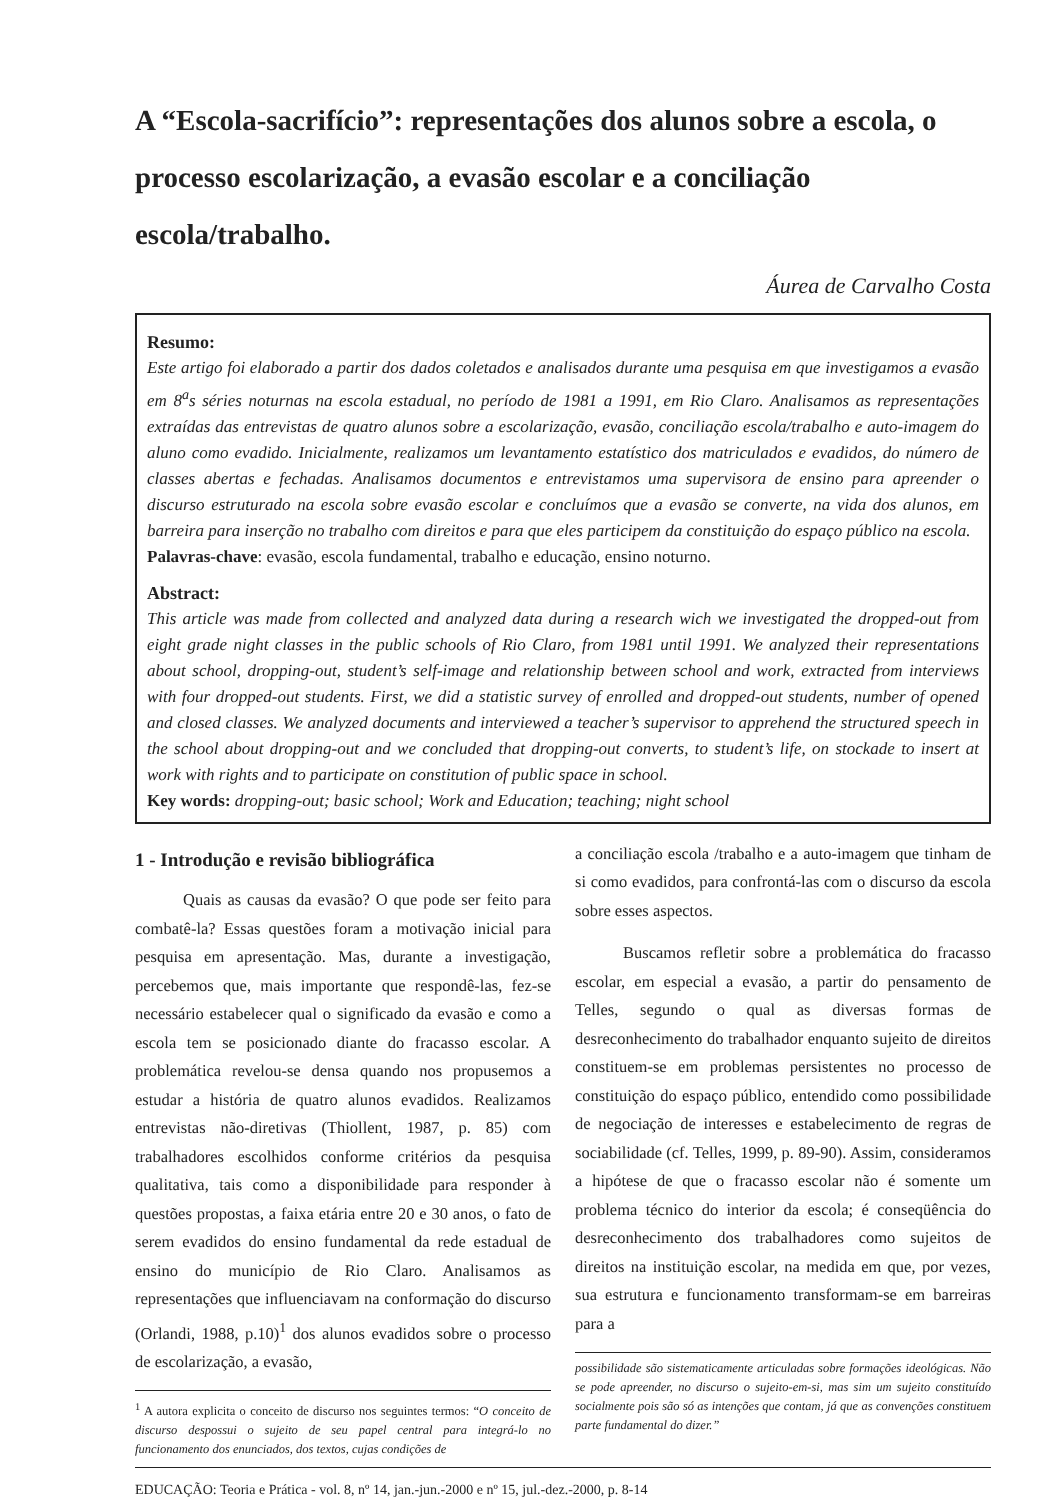A “Escola-sacrifício”: representações dos alunos sobre a escola, o processo escolarização, a evasão escolar e a conciliação escola/trabalho.
Áurea de Carvalho Costa
Resumo:
Este artigo foi elaborado a partir dos dados coletados e analisados durante uma pesquisa em que investigamos a evasão em 8<sup>a</sup>s séries noturnas na escola estadual, no período de 1981 a 1991, em Rio Claro. Analisamos as representações extraídas das entrevistas de quatro alunos sobre a escolarização, evasão, conciliação escola/trabalho e auto-imagem do aluno como evadido. Inicialmente, realizamos um levantamento estatístico dos matriculados e evadidos, do número de classes abertas e fechadas. Analisamos documentos e entrevistamos uma supervisora de ensino para apreender o discurso estruturado na escola sobre evasão escolar e concluímos que a evasão se converte, na vida dos alunos, em barreira para inserção no trabalho com direitos e para que eles participem da constituição do espaço público na escola.
Palavras-chave: evasão, escola fundamental, trabalho e educação, ensino noturno.
Abstract:
This article was made from collected and analyzed data during a research wich we investigated the dropped-out from eight grade night classes in the public schools of Rio Claro, from 1981 until 1991. We analyzed their representations about school, dropping-out, student’s self-image and relationship between school and work, extracted from interviews with four dropped-out students. First, we did a statistic survey of enrolled and dropped-out students, number of opened and closed classes. We analyzed documents and interviewed a teacher’s supervisor to apprehend the structured speech in the school about dropping-out and we concluded that dropping-out converts, to student’s life, on stockade to insert at work with rights and to participate on constitution of public space in school.
Key words: dropping-out; basic school; Work and Education; teaching; night school
1 - Introdução e revisão bibliográfica
Quais as causas da evasão? O que pode ser feito para combatê-la? Essas questões foram a motivação inicial para pesquisa em apresentação. Mas, durante a investigação, percebemos que, mais importante que respondê-las, fez-se necessário estabelecer qual o significado da evasão e como a escola tem se posicionado diante do fracasso escolar. A problemática revelou-se densa quando nos propusemos a estudar a história de quatro alunos evadidos. Realizamos entrevistas não-diretivas (Thiollent, 1987, p. 85) com trabalhadores escolhidos conforme critérios da pesquisa qualitativa, tais como a disponibilidade para responder à questões propostas, a faixa etária entre 20 e 30 anos, o fato de serem evadidos do ensino fundamental da rede estadual de ensino do município de Rio Claro. Analisamos as representações que influenciavam na conformação do discurso (Orlandi, 1988, p.10)<sup>1</sup> dos alunos evadidos sobre o processo de escolarização, a evasão,
<sup>1</sup> A autora explicita o conceito de discurso nos seguintes termos: “O conceito de discurso despossui o sujeito de seu papel central para integrá-lo no funcionamento dos enunciados, dos textos, cujas condições de
a conciliação escola /trabalho e a auto-imagem que tinham de si como evadidos, para confrontá-las com o discurso da escola sobre esses aspectos.
Buscamos refletir sobre a problemática do fracasso escolar, em especial a evasão, a partir do pensamento de Telles, segundo o qual as diversas formas de desreconhecimento do trabalhador enquanto sujeito de direitos constituem-se em problemas persistentes no processo de constituição do espaço público, entendido como possibilidade de negociação de interesses e estabelecimento de regras de sociabilidade (cf. Telles, 1999, p. 89-90). Assim, consideramos a hipótese de que o fracasso escolar não é somente um problema técnico do interior da escola; é conseqüência do desreconhecimento dos trabalhadores como sujeitos de direitos na instituição escolar, na medida em que, por vezes, sua estrutura e funcionamento transformam-se em barreiras para a
possibilidade são sistematicamente articuladas sobre formações ideológicas. Não se pode apreender, no discurso o sujeito-em-si, mas sim um sujeito constituído socialmente pois são só as intenções que contam, já que as convenções constituem parte fundamental do dizer.”
EDUCAÇÃO: Teoria e Prática - vol. 8, nº 14, jan.-jun.-2000 e nº 15, jul.-dez.-2000, p. 8-14